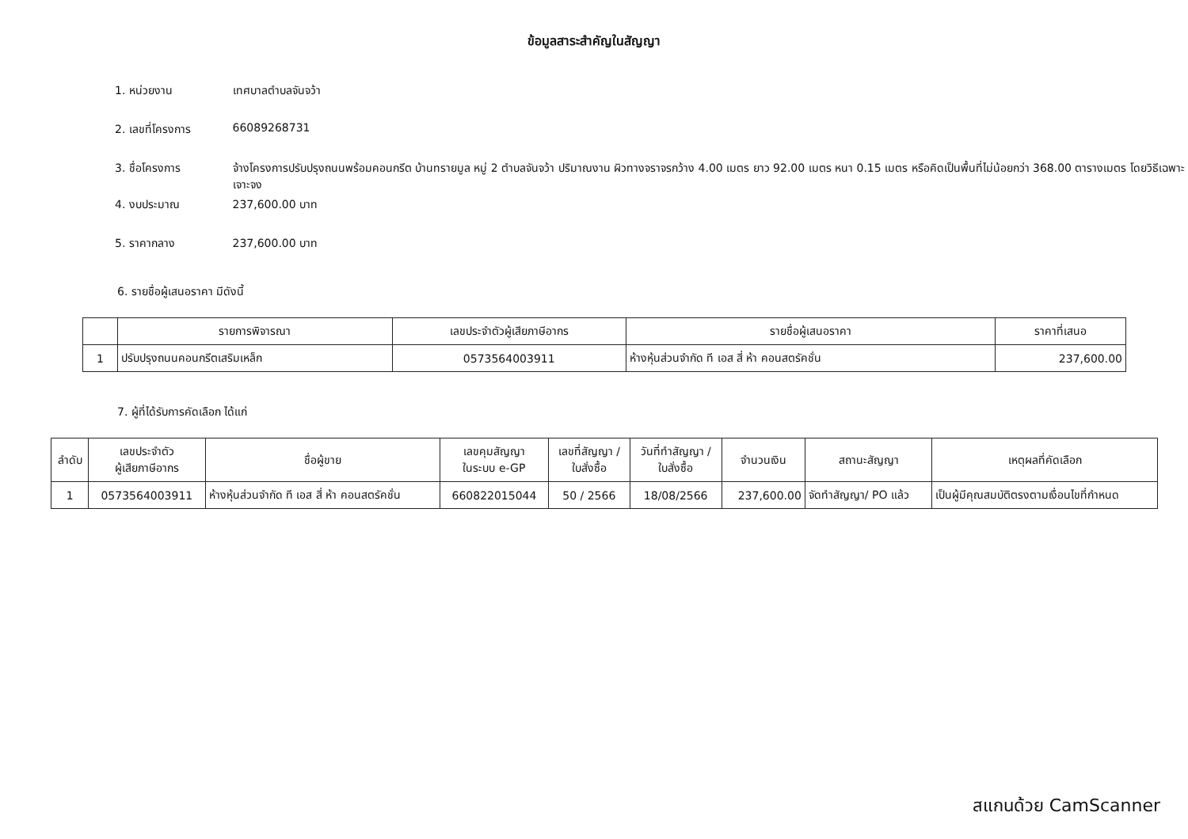ข้อมูลสาระสำคัญในสัญญา
1. หน่วยงาน เทศบาลตำบลจันจว้า
2. เลขที่โครงการ 66089268731
3. ชื่อโครงการ จ้างโครงการปรับปรุงถนนพร้อมคอนกรีต บ้านทรายมูล หมู่ 2 ตำบลจันจว้า ปริมาณงาน ผิวทางจราจรกว้าง 4.00 เมตร ยาว 92.00 เมตร หนา 0.15 เมตร หรือคิดเป็นพื้นที่ไม่น้อยกว่า 368.00 ตารางเมตร โดยวิธีเฉพาะเจาะจง
4. งบประมาณ 237,600.00 บาท
5. ราคากลาง 237,600.00 บาท
6. รายชื่อผู้เสนอราคา มีดังนี้
| | รายการพิจารณา | เลขประจำตัวผู้เสียภาษีอากร | รายชื่อผู้เสนอราคา | ราคาที่เสนอ |
| --- | --- | --- | --- | --- |
| 1 | ปรับปรุงถนนคอนกรีตเสริมเหล็ก | 0573564003911 | ห้างหุ้นส่วนจำกัด ที เอส สี่ ห้า คอนสตรัคชั่น | 237,600.00 |
7. ผู้ที่ได้รับการคัดเลือก ได้แก่
| ลำดับ | เลขประจำตัว ผู้เสียภาษีอากร | ชื่อผู้ขาย | เลขคุมสัญญา ในระบบ e-GP | เลขที่สัญญา / ใบสั่งซื้อ | วันที่ทำสัญญา / ใบสั่งซื้อ | จำนวนเงิน | สถานะสัญญา | เหตุผลที่คัดเลือก |
| --- | --- | --- | --- | --- | --- | --- | --- | --- |
| 1 | 0573564003911 | ห้างหุ้นส่วนจำกัด ที เอส สี่ ห้า คอนสตรัคชั่น | 660822015044 | 50 / 2566 | 18/08/2566 | 237,600.00 | จัดทำสัญญา/ PO แล้ว | เป็นผู้มีคุณสมบัติตรงตามเงื่อนไขที่กำหนด |
สแกนด้วย CamScanner